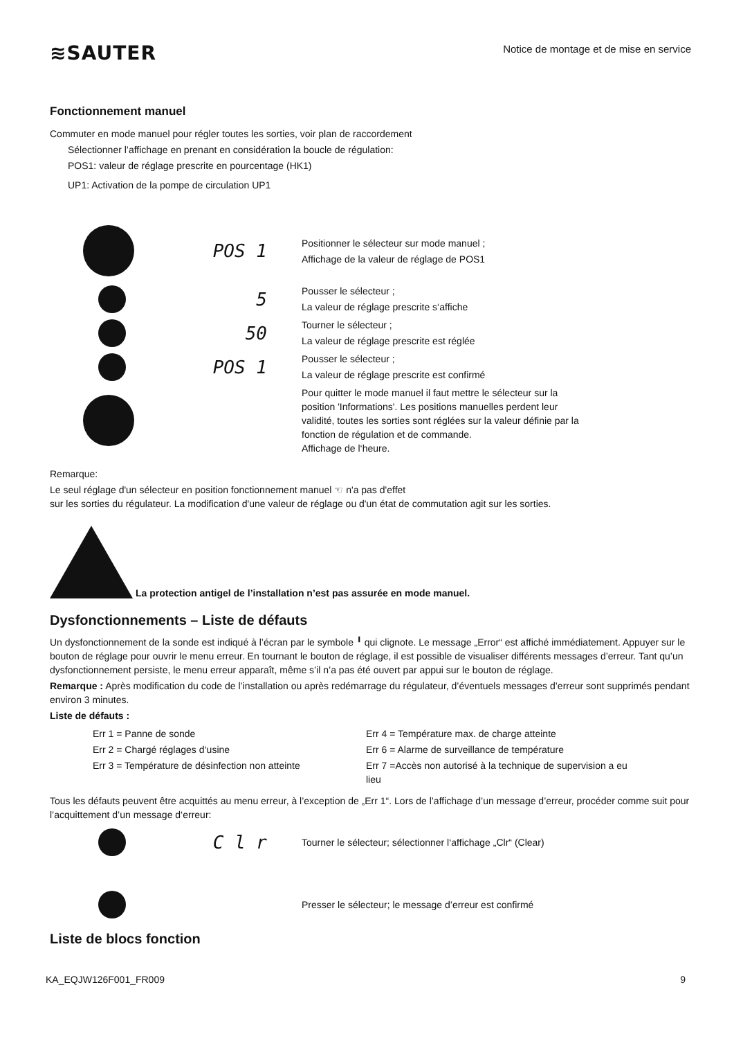≋SAUTER
Notice de montage et de mise en service
Fonctionnement manuel
Commuter en mode manuel pour régler toutes les sorties, voir plan de raccordement
Sélectionner l’affichage en prenant en considération la boucle de régulation:
POS1: valeur de réglage prescrite en pourcentage (HK1)
UP1: Activation de la pompe de circulation UP1
POS 1
Positionner le sélecteur sur mode manuel ;
Affichage de la valeur de réglage de POS1
5
Pousser le sélecteur ;
La valeur de réglage prescrite s‘affiche
50
Tourner le sélecteur ;
La valeur de réglage prescrite est réglée
POS 1
Pousser le sélecteur ;
La valeur de réglage prescrite est confirmé
Pour quitter le mode manuel il faut mettre le sélecteur sur la
position 'Informations'. Les positions manuelles perdent leur
validité, toutes les sorties sont réglées sur la valeur définie par la
fonction de régulation et de commande.
Affichage de l‘heure.
Remarque:
Le seul réglage d'un sélecteur en position fonctionnement manuel ☜ n'a pas d'effet
sur les sorties du régulateur. La modification d'une valeur de réglage ou d'un état de commutation agit sur les sorties.
La protection antigel de l’installation n’est pas assurée en mode manuel.
Dysfonctionnements – Liste de défauts
Un dysfonctionnement de la sonde est indiqué à l’écran par le symbole ╹ qui clignote. Le message „Error“ est affiché immédiatement. Appuyer sur le bouton de réglage pour ouvrir le menu erreur. En tournant le bouton de réglage, il est possible de visualiser différents messages d’erreur. Tant qu’un dysfonctionnement persiste, le menu erreur apparaît, même s’il n’a pas été ouvert par appui sur le bouton de réglage.
Remarque : Après modification du code de l’installation ou après redémarrage du régulateur, d’éventuels messages d’erreur sont supprimés pendant environ 3 minutes.
Liste de défauts :
Err 1 = Panne de sonde
Err 2 = Chargé réglages d‘usine
Err 3 = Température de désinfection non atteinte
Err 4 = Température max. de charge atteinte
Err 6 = Alarme de surveillance de température
Err 7 =Accès non autorisé à la technique de supervision a eu lieu
Tous les défauts peuvent être acquittés au menu erreur, à l’exception de „Err 1“. Lors de l’affichage d’un message d’erreur, procéder comme suit pour l’acquittement d’un message d‘erreur:
C l r
Tourner le sélecteur; sélectionner l‘affichage „Clr“ (Clear)
Presser le sélecteur; le message d’erreur est confirmé
Liste de blocs fonction
KA_EQJW126F001_FR009 9